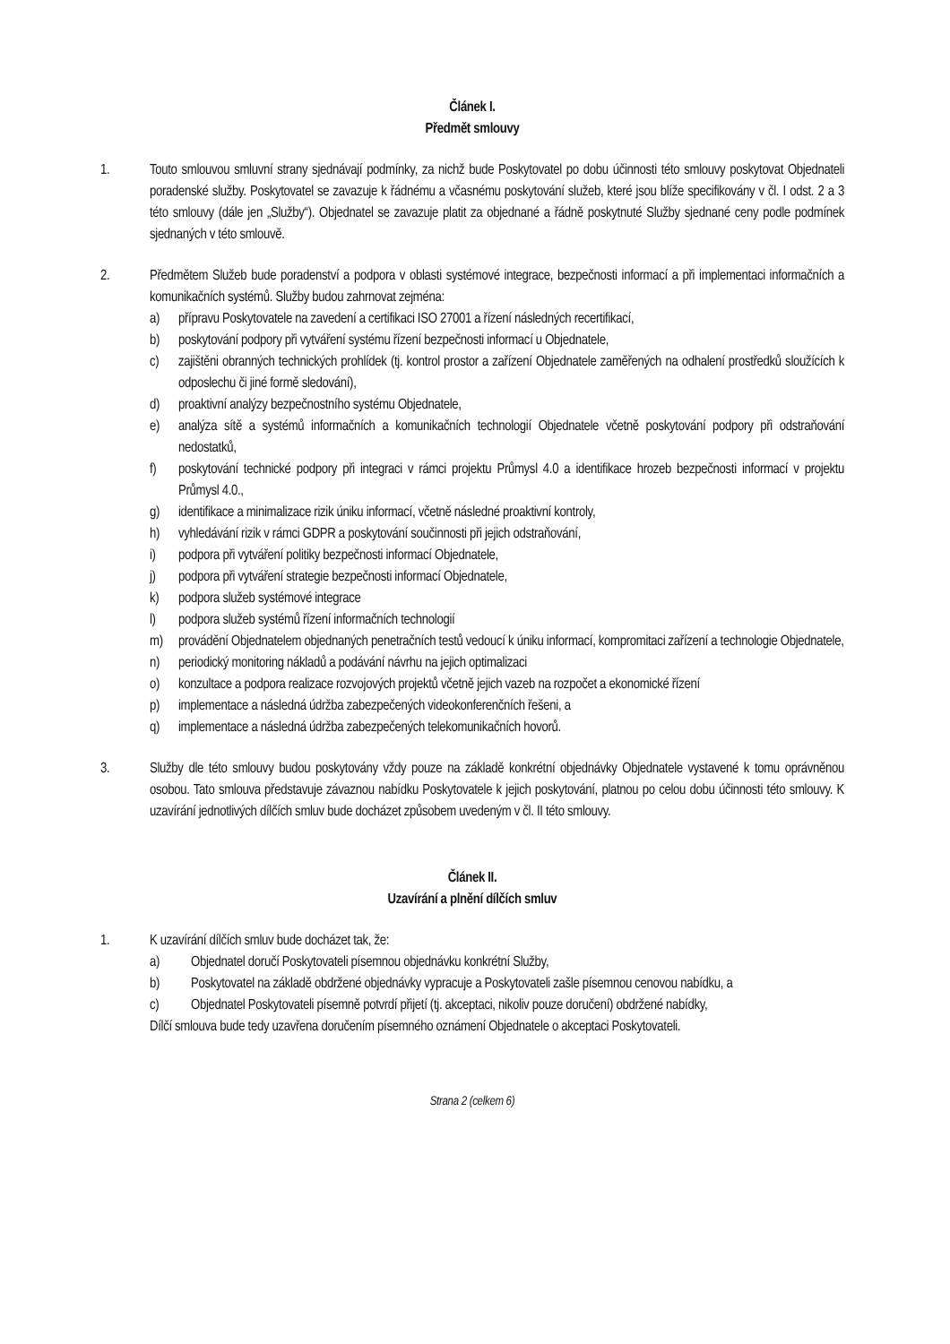Článek I.
Předmět smlouvy
1. Touto smlouvou smluvní strany sjednávají podmínky, za nichž bude Poskytovatel po dobu účinnosti této smlouvy poskytovat Objednateli poradenské služby. Poskytovatel se zavazuje k řádnému a včasnému poskytování služeb, které jsou blíže specifikovány v čl. I odst. 2 a 3 této smlouvy (dále jen „Služby“). Objednatel se zavazuje platit za objednané a řádně poskytnuté Služby sjednané ceny podle podmínek sjednaných v této smlouvě.
2. Předmětem Služeb bude poradenství a podpora v oblasti systémové integrace, bezpečnosti informací a při implementaci informačních a komunikačních systémů. Služby budou zahrnovat zejména:
a) přípravu Poskytovatele na zavedení a certifikaci ISO 27001 a řízení následných recertifikací,
b) poskytování podpory při vytváření systému řízení bezpečnosti informací u Objednatele,
c) zajištěni obranných technických prohlídek (tj. kontrol prostor a zařízení Objednatele zaměřených na odhalení prostředků sloužících k odposlechu či jiné formě sledování),
d) proaktivní analýzy bezpečnostního systému Objednatele,
e) analýza sítě a systémů informačních a komunikačních technologií Objednatele včetně poskytování podpory při odstraňování nedostatků,
f) poskytování technické podpory při integraci v rámci projektu Průmysl 4.0 a identifikace hrozeb bezpečnosti informací v projektu Průmysl 4.0.,
g) identifikace a minimalizace rizik úniku informací, včetně následné proaktivní kontroly,
h) vyhledávání rizik v rámci GDPR a poskytování součinnosti při jejich odstraňování,
i) podpora při vytváření politiky bezpečnosti informací Objednatele,
j) podpora při vytváření strategie bezpečnosti informací Objednatele,
k) podpora služeb systémové integrace
l) podpora služeb systémů řízení informačních technologií
m) provádění Objednatelem objednaných penetračních testů vedoucí k úniku informací, kompromitaci zařízení a technologie Objednatele,
n) periodický monitoring nákladů a podávání návrhu na jejich optimalizaci
o) konzultace a podpora realizace rozvojových projektů včetně jejich vazeb na rozpočet a ekonomické řízení
p) implementace a následná údržba zabezpečených videokonferenčních řešeni, a
q) implementace a následná údržba zabezpečených telekomunikačních hovorů.
3. Služby dle této smlouvy budou poskytovány vždy pouze na základě konkrétní objednávky Objednatele vystavené k tomu oprávněnou osobou. Tato smlouva představuje závaznou nabídku Poskytovatele k jejich poskytování, platnou po celou dobu účinnosti této smlouvy. K uzavírání jednotlivých dílčích smluv bude docházet způsobem uvedeným v čl. II této smlouvy.
Článek II.
Uzavírání a plnění dílčích smluv
1. K uzavírání dílčích smluv bude docházet tak, že:
a) Objednatel doručí Poskytovateli písemnou objednávku konkrétní Služby,
b) Poskytovatel na základě obdržené objednávky vypracuje a Poskytovateli zašle písemnou cenovou nabídku, a
c) Objednatel Poskytovateli písemně potvrdí přijetí (tj. akceptaci, nikoliv pouze doručení) obdržené nabídky,
Dílčí smlouva bude tedy uzavřena doručením písemného oznámení Objednatele o akceptaci Poskytovateli.
Strana 2 (celkem 6)